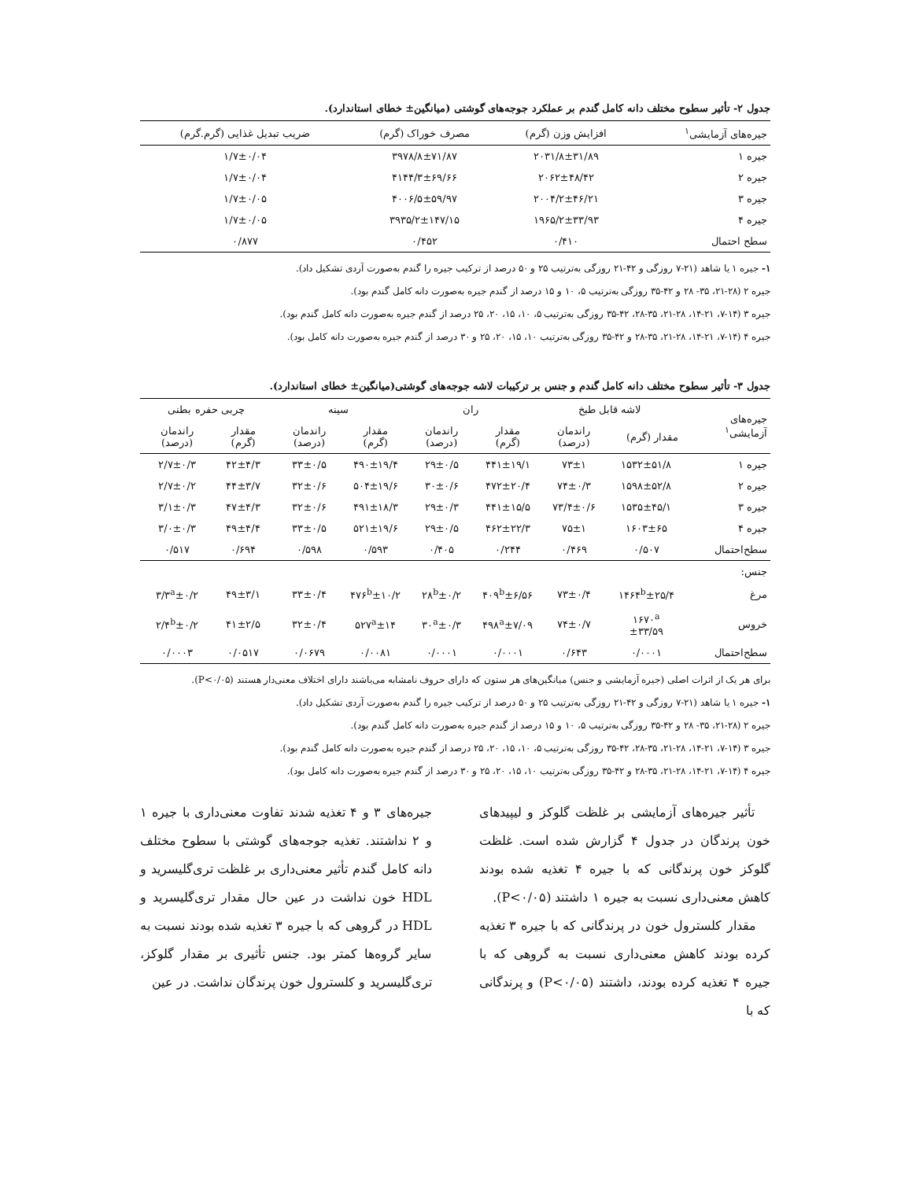جدول ۲- تأثیر سطوح مختلف دانه کامل گندم بر عملکرد جوجه‌های گوشتی (میانگین± خطای استاندارد).
| جیره‌های آزمایشی<sup>۱</sup> | افزایش وزن (گرم) | مصرف خوراک (گرم) | ضریب تبدیل غذایی (گرم.گرم) |
| --- | --- | --- | --- |
| جیره ۱ | ۲۰۳۱/۸±۳۱/۸۹ | ۳۹۷۸/۸±۷۱/۸۷ | ۱/۷±۰/۰۴ |
| جیره ۲ | ۲۰۶۲±۴۸/۴۲ | ۴۱۴۴/۳±۶۹/۶۶ | ۱/۷±۰/۰۴ |
| جیره ۳ | ۲۰۰۴/۲±۴۶/۲۱ | ۴۰۰۶/۵±۵۹/۹۷ | ۱/۷±۰/۰۵ |
| جیره ۴ | ۱۹۶۵/۲±۳۳/۹۳ | ۳۹۳۵/۲±۱۴۷/۱۵ | ۱/۷±۰/۰۵ |
| سطح احتمال | ۰/۴۱۰ | ۰/۴۵۲ | ۰/۸۷۷ |
۱- جیره ۱ یا شاهد (۲۱-۷ روزگی و ۴۲-۲۱ روزگی به‌ترتیب ۲۵ و ۵۰ درصد از ترکیب جیره را گندم به‌صورت آردی تشکیل داد).
جیره ۲ (۲۸-۲۱، ۳۵- ۲۸ و ۴۲-۳۵ روزگی به‌ترتیب ۵، ۱۰ و ۱۵ درصد از گندم جیره به‌صورت دانه کامل گندم بود).
جیره ۳ (۱۴-۷، ۲۱-۱۴، ۲۸-۲۱، ۳۵-۲۸، ۴۲-۳۵ روزگی به‌ترتیب ۵، ۱۰، ۱۵، ۲۰، ۲۵ درصد از گندم جیره به‌صورت دانه کامل گندم بود).
جیره ۴ (۱۴-۷، ۲۱-۱۴، ۲۸-۲۱، ۳۵-۲۸ و ۴۲-۳۵ روزگی به‌ترتیب ۱۰، ۱۵، ۲۰، ۲۵ و ۳۰ درصد از گندم جیره به‌صورت دانه کامل بود).
جدول ۳- تأثیر سطوح مختلف دانه کامل گندم و جنس بر ترکیبات لاشه جوجه‌های گوشتی(میانگین± خطای استاندارد).
| جیره‌های آزمایشی<sup>۱</sup> | لاشه قابل طبخ | | ران | | سینه | | چربی حفره بطنی | |
| --- | --- | --- | --- | --- | --- | --- | --- | --- |
| | مقدار (گرم) | راندمان (درصد) | مقدار (گرم) | راندمان (درصد) | مقدار (گرم) | راندمان (درصد) | مقدار (گرم) | راندمان (درصد) |
| جیره ۱ | ۱۵۳۲±۵۱/۸ | ۷۳±۱ | ۴۴۱±۱۹/۱ | ۲۹±۰/۵ | ۴۹۰±۱۹/۴ | ۳۳±۰/۵ | ۴۲±۴/۳ | ۲/۷±۰/۳ |
| جیره ۲ | ۱۵۹۸±۵۲/۸ | ۷۴±۰/۳ | ۴۷۲±۲۰/۴ | ۳۰±۰/۶ | ۵۰۴±۱۹/۶ | ۳۲±۰/۶ | ۴۴±۳/۷ | ۲/۷±۰/۲ |
| جیره ۳ | ۱۵۳۵±۴۵/۱ | ۷۳/۴±۰/۶ | ۴۴۱±۱۵/۵ | ۲۹±۰/۳ | ۴۹۱±۱۸/۳ | ۳۲±۰/۶ | ۴۷±۴/۳ | ۳/۱±۰/۳ |
| جیره ۴ | ۱۶۰۳±۶۵ | ۷۵±۱ | ۴۶۲±۲۲/۳ | ۲۹±۰/۵ | ۵۲۱±۱۹/۶ | ۳۳±۰/۵ | ۴۹±۴/۴ | ۳/۰±۰/۳ |
| سطح‌احتمال | ۰/۵۰۷ | ۰/۴۶۹ | ۰/۲۴۴ | ۰/۴۰۵ | ۰/۵۹۳ | ۰/۵۹۸ | ۰/۶۹۴ | ۰/۵۱۷ |
| جنس: | | | | | | | | |
| مرغ | ۱۴۶۴<sup>b</sup>±۲۵/۴ | ۷۳±۰/۴ | ۴۰۹<sup>b</sup>±۶/۵۶ | ۲۸<sup>b</sup>±۰/۲ | ۴۷۶<sup>b</sup>±۱۰/۲ | ۳۳±۰/۴ | ۴۹±۳/۱ | ۳/۳<sup>a</sup>±۰/۲ |
| خروس | ۱۶۷۰<sup>a</sup> ±۳۳/۵۹ | ۷۴±۰/۷ | ۴۹۸<sup>a</sup>±۷/۰۹ | ۳۰<sup>a</sup>±۰/۳ | ۵۲۷<sup>a</sup>±۱۴ | ۳۲±۰/۴ | ۴۱±۲/۵ | ۲/۴<sup>b</sup>±۰/۲ |
| سطح‌احتمال | ۰/۰۰۰۱ | ۰/۶۴۳ | ۰/۰۰۰۱ | ۰/۰۰۰۱ | ۰/۰۰۸۱ | ۰/۰۶۷۹ | ۰/۰۵۱۷ | ۰/۰۰۰۳ |
برای هر یک از اثرات اصلی (جیره آزمایشی و جنس) میانگین‌های هر ستون که دارای حروف نامشابه می‌باشند دارای اختلاف معنی‌دار هستند (P<۰/۰۵).
۱- جیره ۱ یا شاهد (۲۱-۷ روزگی و ۴۲-۲۱ روزگی به‌ترتیب ۲۵ و ۵۰ درصد از ترکیب جیره را گندم به‌صورت آردی تشکیل داد).
جیره ۲ (۲۸-۲۱، ۳۵- ۲۸ و ۴۲-۳۵ روزگی به‌ترتیب ۵، ۱۰ و ۱۵ درصد از گندم جیره به‌صورت دانه کامل گندم بود).
جیره ۳ (۱۴-۷، ۲۱-۱۴، ۲۸-۲۱، ۳۵-۲۸، ۴۲-۳۵ روزگی به‌ترتیب ۵، ۱۰، ۱۵، ۲۰، ۲۵ درصد از گندم جیره به‌صورت دانه کامل گندم بود).
جیره ۴ (۱۴-۷، ۲۱-۱۴، ۲۸-۲۱، ۳۵-۲۸ و ۴۲-۳۵ روزگی به‌ترتیب ۱۰، ۱۵، ۲۰، ۲۵ و ۳۰ درصد از گندم جیره به‌صورت دانه کامل بود).
تأثیر جیره‌های آزمایشی بر غلظت گلوکز و لیپیدهای خون پرندگان در جدول ۴ گزارش شده است. غلظت گلوکز خون پرندگانی که با جیره ۴ تغذیه شده بودند کاهش معنی‌داری نسبت به جیره ۱ داشتند (P<۰/۰۵).
مقدار کلسترول خون در پرندگانی که با جیره ۳ تغذیه کرده بودند کاهش معنی‌داری نسبت به گروهی که با جیره ۴ تغذیه کرده بودند، داشتند (P<۰/۰۵) و پرندگانی که با
جیره‌های ۳ و ۴ تغذیه شدند تفاوت معنی‌داری با جیره ۱ و ۲ نداشتند. تغذیه جوجه‌های گوشتی با سطوح مختلف دانه کامل گندم تأثیر معنی‌داری بر غلظت تری‌گلیسرید و HDL خون نداشت در عین حال مقدار تری‌گلیسرید و HDL در گروهی که با جیره ۳ تغذیه شده بودند نسبت به سایر گروه‌ها کمتر بود. جنس تأثیری بر مقدار گلوکز، تری‌گلیسرید و کلسترول خون پرندگان نداشت. در عین